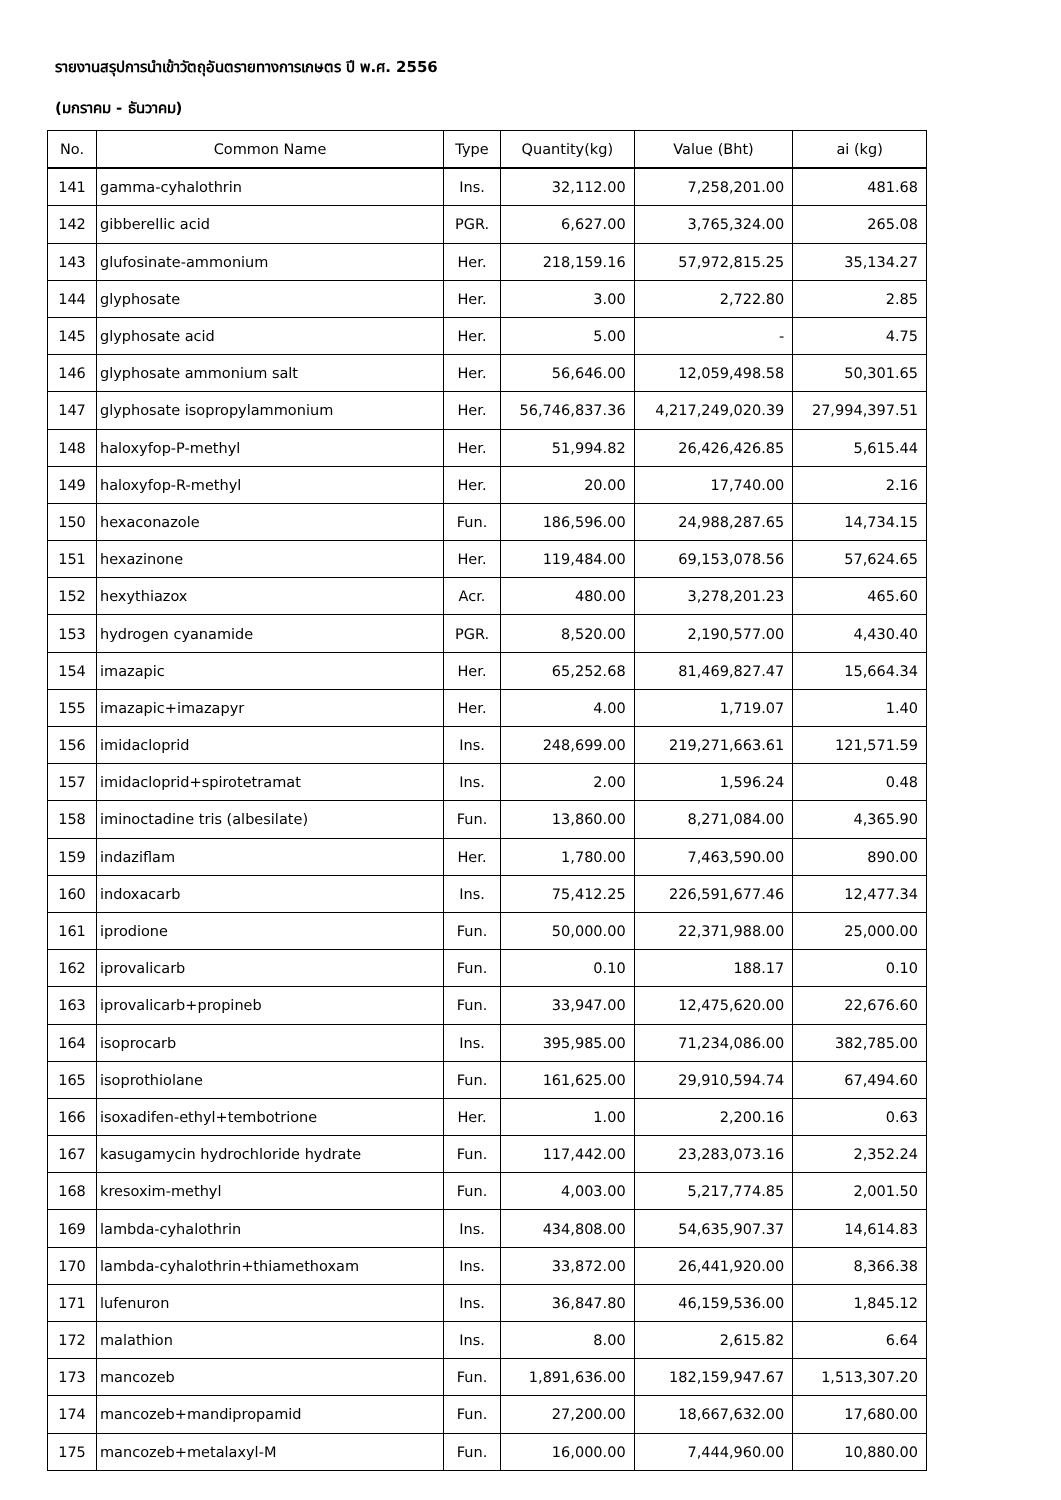รายงานสรุปการนำเข้าวัตถุอันตรายทางการเกษตร ปี พ.ศ. 2556
(มกราคม - ธันวาคม)
| No. | Common Name | Type | Quantity(kg) | Value (Bht) | ai (kg) |
| --- | --- | --- | --- | --- | --- |
| 141 | gamma-cyhalothrin | Ins. | 32,112.00 | 7,258,201.00 | 481.68 |
| 142 | gibberellic acid | PGR. | 6,627.00 | 3,765,324.00 | 265.08 |
| 143 | glufosinate-ammonium | Her. | 218,159.16 | 57,972,815.25 | 35,134.27 |
| 144 | glyphosate | Her. | 3.00 | 2,722.80 | 2.85 |
| 145 | glyphosate acid | Her. | 5.00 | - | 4.75 |
| 146 | glyphosate ammonium salt | Her. | 56,646.00 | 12,059,498.58 | 50,301.65 |
| 147 | glyphosate isopropylammonium | Her. | 56,746,837.36 | 4,217,249,020.39 | 27,994,397.51 |
| 148 | haloxyfop-P-methyl | Her. | 51,994.82 | 26,426,426.85 | 5,615.44 |
| 149 | haloxyfop-R-methyl | Her. | 20.00 | 17,740.00 | 2.16 |
| 150 | hexaconazole | Fun. | 186,596.00 | 24,988,287.65 | 14,734.15 |
| 151 | hexazinone | Her. | 119,484.00 | 69,153,078.56 | 57,624.65 |
| 152 | hexythiazox | Acr. | 480.00 | 3,278,201.23 | 465.60 |
| 153 | hydrogen cyanamide | PGR. | 8,520.00 | 2,190,577.00 | 4,430.40 |
| 154 | imazapic | Her. | 65,252.68 | 81,469,827.47 | 15,664.34 |
| 155 | imazapic+imazapyr | Her. | 4.00 | 1,719.07 | 1.40 |
| 156 | imidacloprid | Ins. | 248,699.00 | 219,271,663.61 | 121,571.59 |
| 157 | imidacloprid+spirotetramat | Ins. | 2.00 | 1,596.24 | 0.48 |
| 158 | iminoctadine tris (albesilate) | Fun. | 13,860.00 | 8,271,084.00 | 4,365.90 |
| 159 | indaziflam | Her. | 1,780.00 | 7,463,590.00 | 890.00 |
| 160 | indoxacarb | Ins. | 75,412.25 | 226,591,677.46 | 12,477.34 |
| 161 | iprodione | Fun. | 50,000.00 | 22,371,988.00 | 25,000.00 |
| 162 | iprovalicarb | Fun. | 0.10 | 188.17 | 0.10 |
| 163 | iprovalicarb+propineb | Fun. | 33,947.00 | 12,475,620.00 | 22,676.60 |
| 164 | isoprocarb | Ins. | 395,985.00 | 71,234,086.00 | 382,785.00 |
| 165 | isoprothiolane | Fun. | 161,625.00 | 29,910,594.74 | 67,494.60 |
| 166 | isoxadifen-ethyl+tembotrione | Her. | 1.00 | 2,200.16 | 0.63 |
| 167 | kasugamycin hydrochloride hydrate | Fun. | 117,442.00 | 23,283,073.16 | 2,352.24 |
| 168 | kresoxim-methyl | Fun. | 4,003.00 | 5,217,774.85 | 2,001.50 |
| 169 | lambda-cyhalothrin | Ins. | 434,808.00 | 54,635,907.37 | 14,614.83 |
| 170 | lambda-cyhalothrin+thiamethoxam | Ins. | 33,872.00 | 26,441,920.00 | 8,366.38 |
| 171 | lufenuron | Ins. | 36,847.80 | 46,159,536.00 | 1,845.12 |
| 172 | malathion | Ins. | 8.00 | 2,615.82 | 6.64 |
| 173 | mancozeb | Fun. | 1,891,636.00 | 182,159,947.67 | 1,513,307.20 |
| 174 | mancozeb+mandipropamid | Fun. | 27,200.00 | 18,667,632.00 | 17,680.00 |
| 175 | mancozeb+metalaxyl-M | Fun. | 16,000.00 | 7,444,960.00 | 10,880.00 |